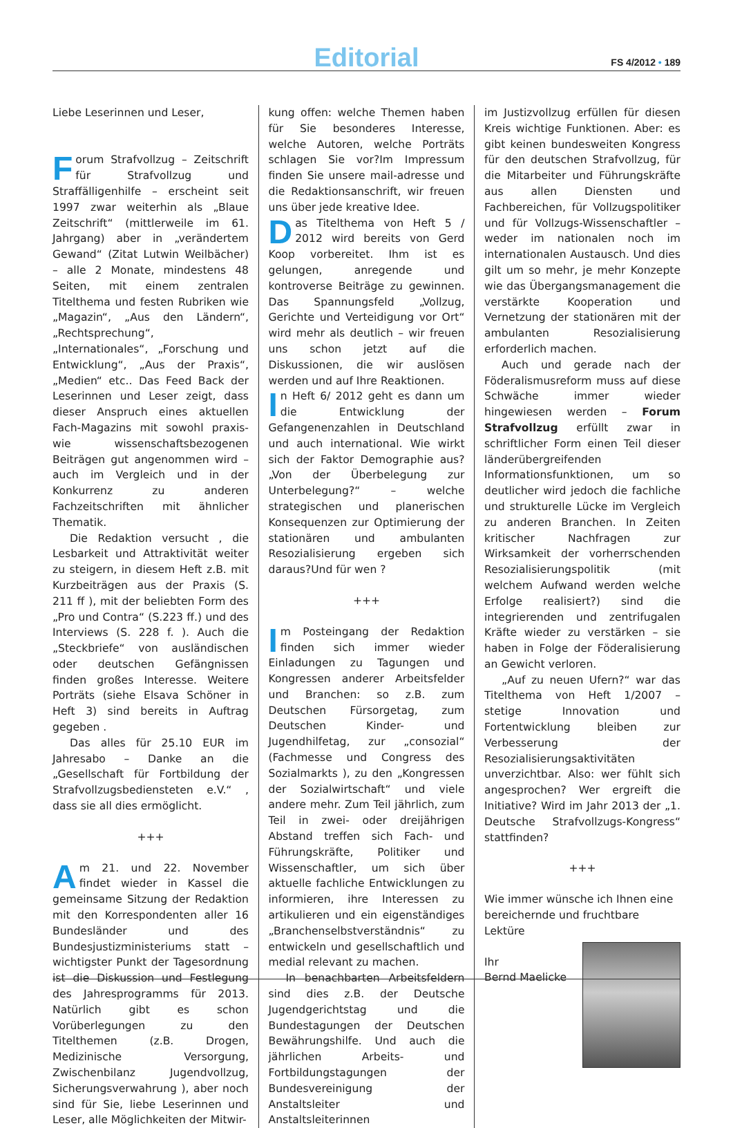Editorial FS 4/2012 • 189
Liebe Leserinnen und Leser,
Forum Strafvollzug – Zeitschrift für Strafvollzug und Straffälligenhilfe – erscheint seit 1997 zwar weiterhin als „Blaue Zeitschrift“ (mittlerweile im 61. Jahrgang) aber in „verändertem Gewand“ (Zitat Lutwin Weilbächer) – alle 2 Monate, mindestens 48 Seiten, mit einem zentralen Titelthema und festen Rubriken wie „Magazin“, „Aus den Ländern“, „Rechtsprechung“, „Internationales“, „Forschung und Entwicklung“, „Aus der Praxis“, „Medien“ etc.. Das Feed Back der Leserinnen und Leser zeigt, dass dieser Anspruch eines aktuellen Fach-Magazins mit sowohl praxis- wie wissenschaftsbezogenen Beiträgen gut angenommen wird – auch im Vergleich und in der Konkurrenz zu anderen Fachzeitschriften mit ähnlicher Thematik.
Die Redaktion versucht , die Lesbarkeit und Attraktivität weiter zu steigern, in diesem Heft z.B. mit Kurzbeiträgen aus der Praxis (S. 211 ff ), mit der beliebten Form des „Pro und Contra“ (S.223 ff.) und des Interviews (S. 228 f. ). Auch die „Steckbriefe“ von ausländischen oder deutschen Gefängnissen finden großes Interesse. Weitere Porträts (siehe Elsava Schöner in Heft 3) sind bereits in Auftrag gegeben .
Das alles für 25.10 EUR im Jahresabo – Danke an die „Gesellschaft für Fortbildung der Strafvollzugsbediensteten e.V.“ , dass sie all dies ermöglicht.
+++
Am 21. und 22. November findet wieder in Kassel die gemeinsame Sitzung der Redaktion mit den Korrespondenten aller 16 Bundesländer und des Bundesjustizministeriums statt – wichtigster Punkt der Tagesordnung ist die Diskussion und Festlegung des Jahresprogramms für 2013. Natürlich gibt es schon Vorüberlegungen zu den Titelthemen (z.B. Drogen, Medizinische Versorgung, Zwischenbilanz Jugendvollzug, Sicherungsverwahrung ), aber noch sind für Sie, liebe Leserinnen und Leser, alle Möglichkeiten der Mitwir-
kung offen: welche Themen haben für Sie besonderes Interesse, welche Autoren, welche Porträts schlagen Sie vor?Im Impressum finden Sie unsere mail-adresse und die Redaktionsanschrift, wir freuen uns über jede kreative Idee.
Das Titelthema von Heft 5 / 2012 wird bereits von Gerd Koop vorbereitet. Ihm ist es gelungen, anregende und kontroverse Beiträge zu gewinnen. Das Spannungsfeld „Vollzug, Gerichte und Verteidigung vor Ort“ wird mehr als deutlich – wir freuen uns schon jetzt auf die Diskussionen, die wir auslösen werden und auf Ihre Reaktionen.
In Heft 6/ 2012 geht es dann um die Entwicklung der Gefangenenzahlen in Deutschland und auch international. Wie wirkt sich der Faktor Demographie aus? „Von der Überbelegung zur Unterbelegung?“ – welche strategischen und planerischen Konsequenzen zur Optimierung der stationären und ambulanten Resozialisierung ergeben sich daraus?Und für wen ?
+++
Im Posteingang der Redaktion finden sich immer wieder Einladungen zu Tagungen und Kongressen anderer Arbeitsfelder und Branchen: so z.B. zum Deutschen Fürsorgetag, zum Deutschen Kinder- und Jugendhilfetag, zur „consozial“ (Fachmesse und Congress des Sozialmarkts ), zu den „Kongressen der Sozialwirtschaft“ und viele andere mehr. Zum Teil jährlich, zum Teil in zwei- oder dreijährigen Abstand treffen sich Fach- und Führungskräfte, Politiker und Wissenschaftler, um sich über aktuelle fachliche Entwicklungen zu informieren, ihre Interessen zu artikulieren und ein eigenständiges „Branchenselbstverständnis“ zu entwickeln und gesellschaftlich und medial relevant zu machen.
In benachbarten Arbeitsfeldern sind dies z.B. der Deutsche Jugendgerichtstag und die Bundestagungen der Deutschen Bewährungshilfe. Und auch die jährlichen Arbeits- und Fortbildungstagungen der Bundesvereinigung der Anstaltsleiter und Anstaltsleiterinnen
im Justizvollzug erfüllen für diesen Kreis wichtige Funktionen. Aber: es gibt keinen bundesweiten Kongress für den deutschen Strafvollzug, für die Mitarbeiter und Führungskräfte aus allen Diensten und Fachbereichen, für Vollzugspolitiker und für Vollzugs-Wissenschaftler – weder im nationalen noch im internationalen Austausch. Und dies gilt um so mehr, je mehr Konzepte wie das Übergangsmanagement die verstärkte Kooperation und Vernetzung der stationären mit der ambulanten Resozialisierung erforderlich machen.
Auch und gerade nach der Föderalismusreform muss auf diese Schwäche immer wieder hingewiesen werden – Forum Strafvollzug erfüllt zwar in schriftlicher Form einen Teil dieser länderübergreifenden Informationsfunktionen, um so deutlicher wird jedoch die fachliche und strukturelle Lücke im Vergleich zu anderen Branchen. In Zeiten kritischer Nachfragen zur Wirksamkeit der vorherrschenden Resozialisierungspolitik (mit welchem Aufwand werden welche Erfolge realisiert?) sind die integrierenden und zentrifugalen Kräfte wieder zu verstärken – sie haben in Folge der Föderalisierung an Gewicht verloren.
„Auf zu neuen Ufern?“ war das Titelthema von Heft 1/2007 – stetige Innovation und Fortentwicklung bleiben zur Verbesserung der Resozialisierungsaktivitäten unverzichtbar. Also: wer fühlt sich angesprochen? Wer ergreift die Initiative? Wird im Jahr 2013 der „1. Deutsche Strafvollzugs-Kongress“ stattfinden?
+++
Wie immer wünsche ich Ihnen eine bereichernde und fruchtbare Lektüre
Ihr
Bernd Maelicke